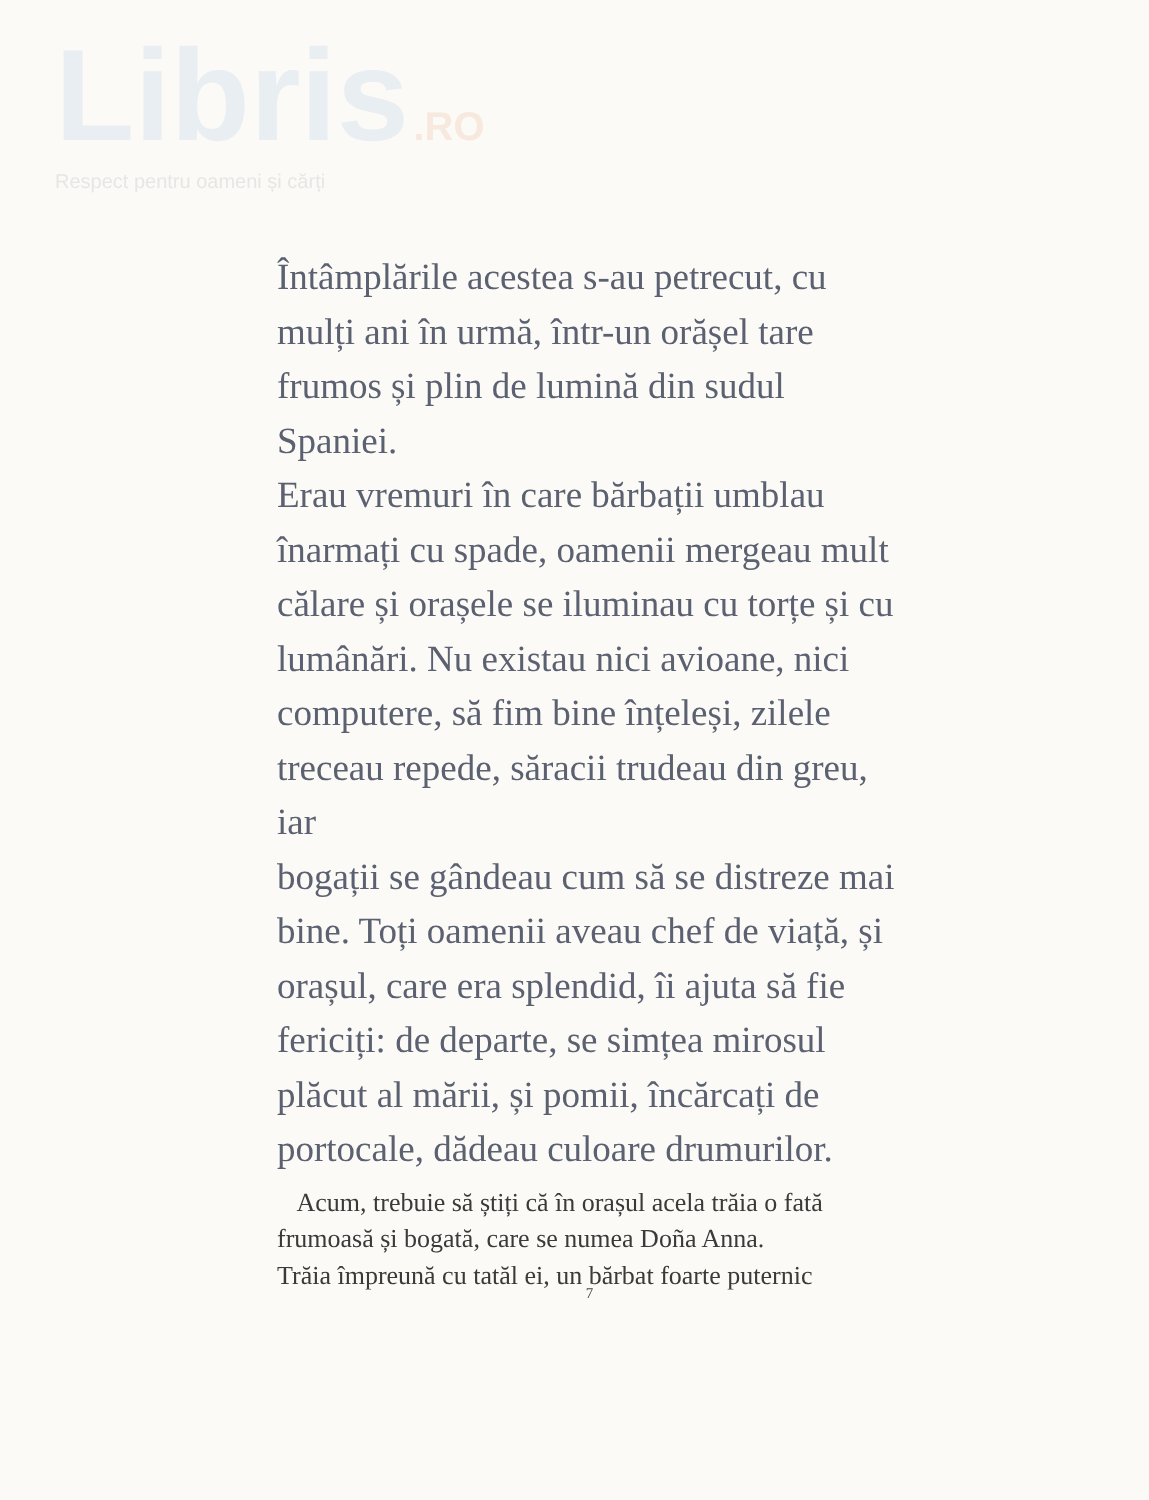Libris .RO
Respect pentru oameni și cărți
Întâmplările acestea s-au petrecut, cu
mulți ani în urmă, într-un orășel tare
frumos și plin de lumină din sudul Spaniei.
Erau vremuri în care bărbații umblau
înarmați cu spade, oamenii mergeau mult
călare și orașele se iluminau cu torțe și cu
lumânări. Nu existau nici avioane, nici
computere, să fim bine înțeleși, zilele
treceau repede, săracii trudeau din greu, iar
bogații se gândeau cum să se distreze mai
bine. Toți oamenii aveau chef de viață, și
orașul, care era splendid, îi ajuta să fie
fericiți: de departe, se simțea mirosul
plăcut al mării, și pomii, încărcați de
portocale, dădeau culoare drumurilor.
Acum, trebuie să știți că în orașul acela trăia o fată
frumoasă și bogată, care se numea Doña Anna.
Trăia împreună cu tatăl ei, un bărbat foarte puternic
7